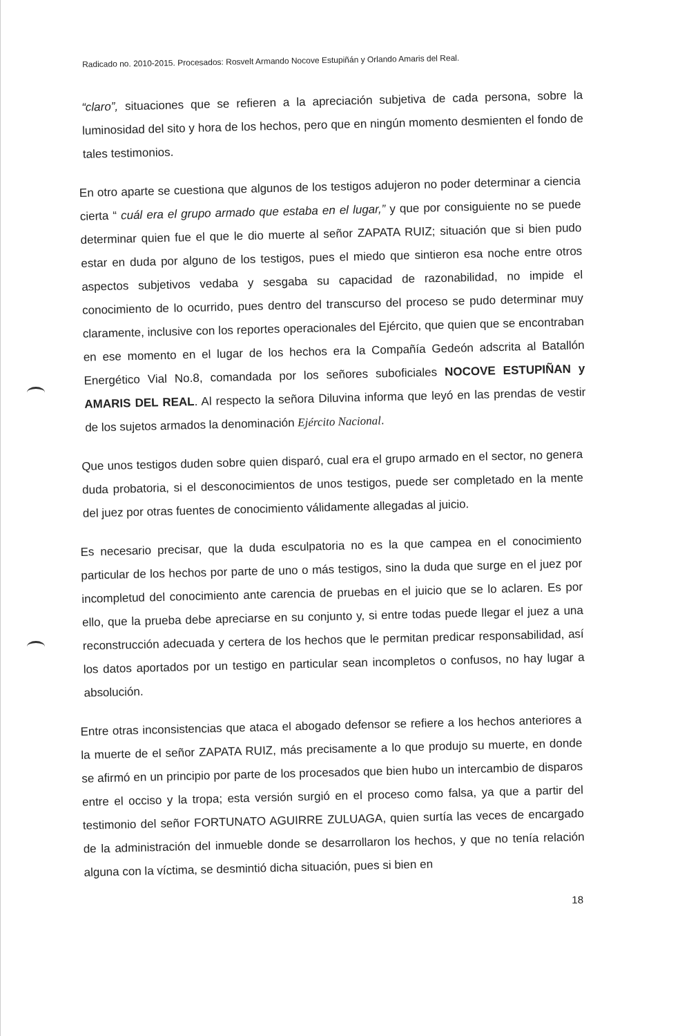Radicado no. 2010-2015. Procesados: Rosvelt Armando Nocove Estupiñán y Orlando Amaris del Real.
“claro”, situaciones que se refieren a la apreciación subjetiva de cada persona, sobre la luminosidad del sito y hora de los hechos, pero que en ningún momento desmienten el fondo de tales testimonios.
En otro aparte se cuestiona que algunos de los testigos adujeron no poder determinar a ciencia cierta “ cuál era el grupo armado que estaba en el lugar,” y que por consiguiente no se puede determinar quien fue el que le dio muerte al señor ZAPATA RUIZ; situación que si bien pudo estar en duda por alguno de los testigos, pues el miedo que sintieron esa noche entre otros aspectos subjetivos vedaba y sesgaba su capacidad de razonabilidad, no impide el conocimiento de lo ocurrido, pues dentro del transcurso del proceso se pudo determinar muy claramente, inclusive con los reportes operacionales del Ejército, que quien que se encontraban en ese momento en el lugar de los hechos era la Compañía Gedeón adscrita al Batallón Energético Vial No.8, comandada por los señores suboficiales NOCOVE ESTUPIÑAN y AMARIS DEL REAL. Al respecto la señora Diluvina informa que leyó en las prendas de vestir de los sujetos armados la denominación Ejército Nacional.
Que unos testigos duden sobre quien disparó, cual era el grupo armado en el sector, no genera duda probatoria, si el desconocimientos de unos testigos, puede ser completado en la mente del juez por otras fuentes de conocimiento válidamente allegadas al juicio.
Es necesario precisar, que la duda esculpatoria no es la que campea en el conocimiento particular de los hechos por parte de uno o más testigos, sino la duda que surge en el juez por incompletud del conocimiento ante carencia de pruebas en el juicio que se lo aclaren. Es por ello, que la prueba debe apreciarse en su conjunto y, si entre todas puede llegar el juez a una reconstrucción adecuada y certera de los hechos que le permitan predicar responsabilidad, así los datos aportados por un testigo en particular sean incompletos o confusos, no hay lugar a absolución.
Entre otras inconsistencias que ataca el abogado defensor se refiere a los hechos anteriores a la muerte de el señor ZAPATA RUIZ, más precisamente a lo que produjo su muerte, en donde se afirmó en un principio por parte de los procesados que bien hubo un intercambio de disparos entre el occiso y la tropa; esta versión surgió en el proceso como falsa, ya que a partir del testimonio del señor FORTUNATO AGUIRRE ZULUAGA, quien surtía las veces de encargado de la administración del inmueble donde se desarrollaron los hechos, y que no tenía relación alguna con la víctima, se desmintió dicha situación, pues si bien en
18